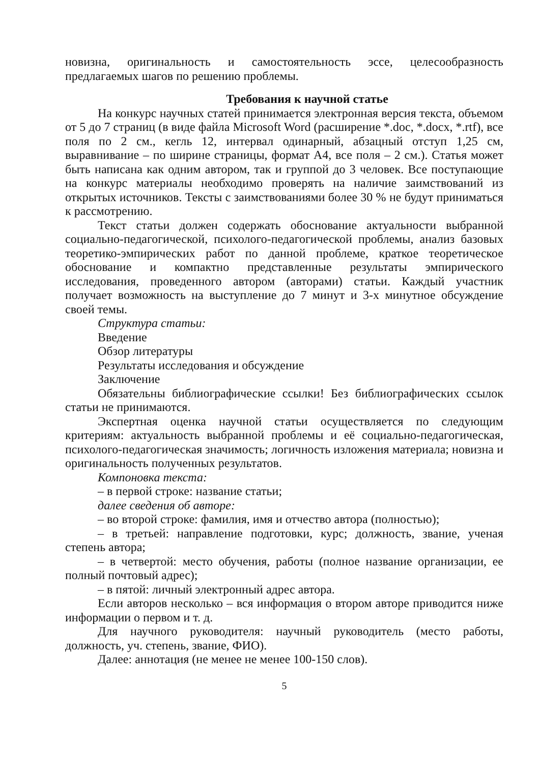новизна, оригинальность и самостоятельность эссе, целесообразность предлагаемых шагов по решению проблемы.
Требования к научной статье
На конкурс научных статей принимается электронная версия текста, объемом от 5 до 7 страниц (в виде файла Microsoft Word (расширение *.doc, *.docx, *.rtf), все поля по 2 см., кегль 12, интервал одинарный, абзацный отступ 1,25 см, выравнивание – по ширине страницы, формат А4, все поля – 2 см.). Статья может быть написана как одним автором, так и группой до 3 человек. Все поступающие на конкурс материалы необходимо проверять на наличие заимствований из открытых источников. Тексты с заимствованиями более 30 % не будут приниматься к рассмотрению.
Текст статьи должен содержать обоснование актуальности выбранной социально-педагогической, психолого-педагогической проблемы, анализ базовых теоретико-эмпирических работ по данной проблеме, краткое теоретическое обоснование и компактно представленные результаты эмпирического исследования, проведенного автором (авторами) статьи. Каждый участник получает возможность на выступление до 7 минут и 3-х минутное обсуждение своей темы.
Структура статьи:
Введение
Обзор литературы
Результаты исследования и обсуждение
Заключение
Обязательны библиографические ссылки! Без библиографических ссылок статьи не принимаются.
Экспертная оценка научной статьи осуществляется по следующим критериям: актуальность выбранной проблемы и её социально-педагогическая, психолого-педагогическая значимость; логичность изложения материала; новизна и оригинальность полученных результатов.
Компоновка текста:
– в первой строке: название статьи;
далее сведения об авторе:
– во второй строке: фамилия, имя и отчество автора (полностью);
– в третьей: направление подготовки, курс; должность, звание, ученая степень автора;
– в четвертой: место обучения, работы (полное название организации, ее полный почтовый адрес);
– в пятой: личный электронный адрес автора.
Если авторов несколько – вся информация о втором авторе приводится ниже информации о первом и т. д.
Для научного руководителя: научный руководитель (место работы, должность, уч. степень, звание, ФИО).
Далее: аннотация (не менее не менее 100-150 слов).
5